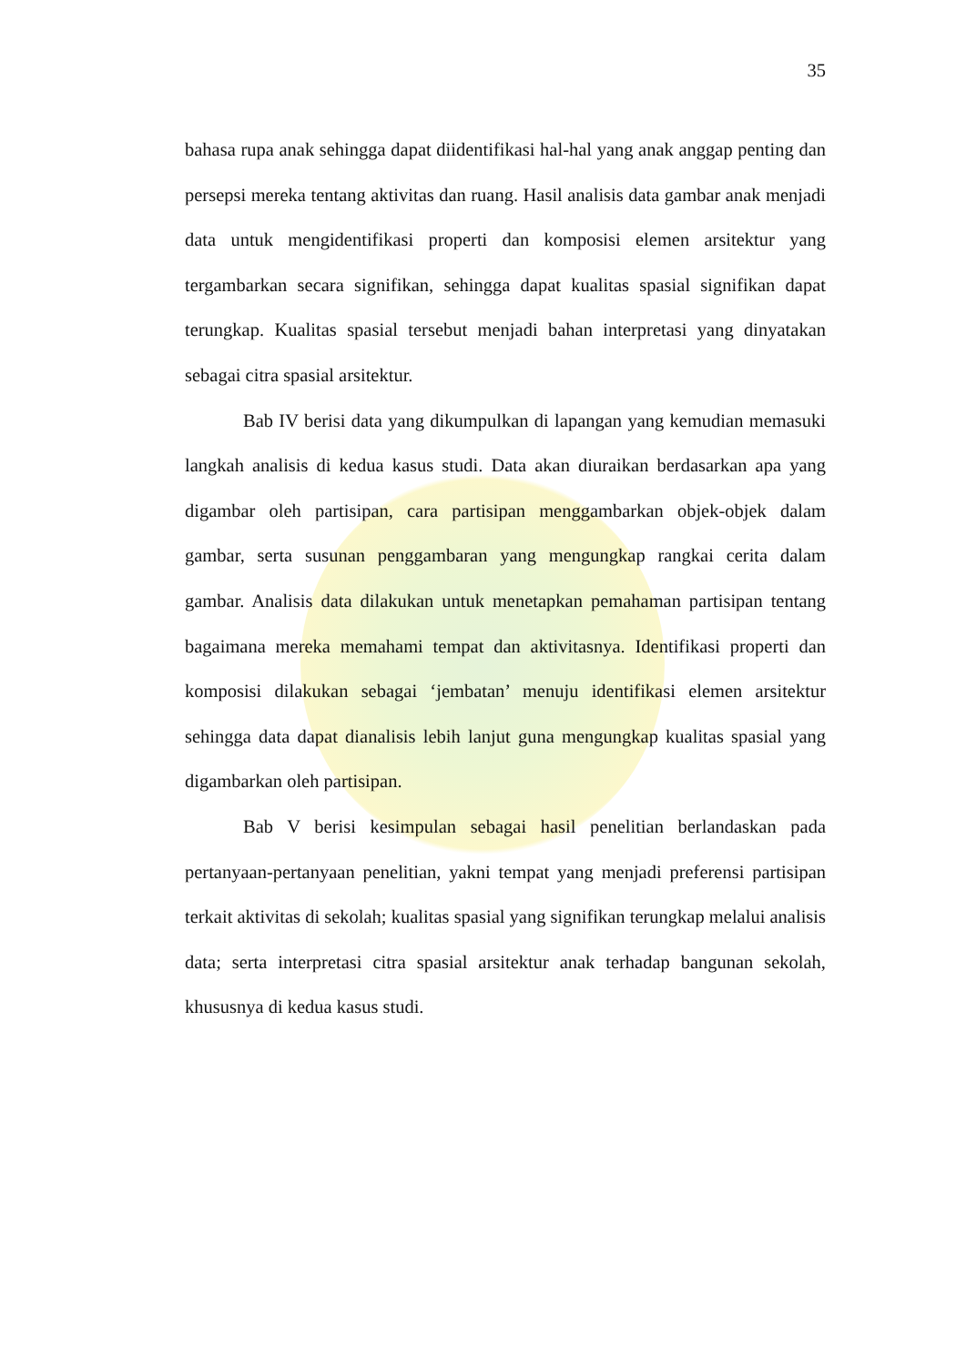35
bahasa rupa anak sehingga dapat diidentifikasi hal-hal yang anak anggap penting dan persepsi mereka tentang aktivitas dan ruang. Hasil analisis data gambar anak menjadi data untuk mengidentifikasi properti dan komposisi elemen arsitektur yang tergambarkan secara signifikan, sehingga dapat kualitas spasial signifikan dapat terungkap. Kualitas spasial tersebut menjadi bahan interpretasi yang dinyatakan sebagai citra spasial arsitektur.
Bab IV berisi data yang dikumpulkan di lapangan yang kemudian memasuki langkah analisis di kedua kasus studi. Data akan diuraikan berdasarkan apa yang digambar oleh partisipan, cara partisipan menggambarkan objek-objek dalam gambar, serta susunan penggambaran yang mengungkap rangkai cerita dalam gambar. Analisis data dilakukan untuk menetapkan pemahaman partisipan tentang bagaimana mereka memahami tempat dan aktivitasnya. Identifikasi properti dan komposisi dilakukan sebagai ‘jembatan’ menuju identifikasi elemen arsitektur sehingga data dapat dianalisis lebih lanjut guna mengungkap kualitas spasial yang digambarkan oleh partisipan.
Bab V berisi kesimpulan sebagai hasil penelitian berlandaskan pada pertanyaan-pertanyaan penelitian, yakni tempat yang menjadi preferensi partisipan terkait aktivitas di sekolah; kualitas spasial yang signifikan terungkap melalui analisis data; serta interpretasi citra spasial arsitektur anak terhadap bangunan sekolah, khususnya di kedua kasus studi.